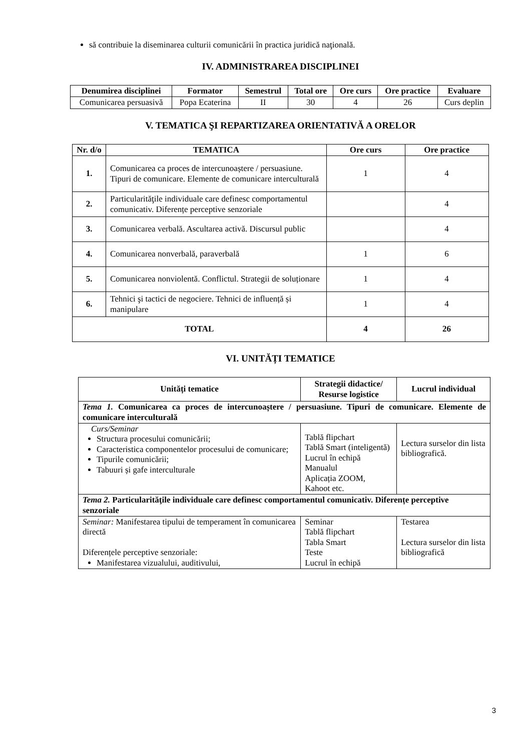să contribuie la diseminarea culturii comunicării în practica juridică naţională.
IV. ADMINISTRAREA DISCIPLINEI
| Denumirea disciplinei | Formator | Semestrul | Total ore | Ore curs | Ore practice | Evaluare |
| --- | --- | --- | --- | --- | --- | --- |
| Comunicarea persuasivă | Popa Ecaterina | II | 30 | 4 | 26 | Curs deplin |
V. TEMATICA ŞI REPARTIZAREA ORIENTATIVĂ A ORELOR
| Nr. d/o | TEMATICA | Ore curs | Ore practice |
| --- | --- | --- | --- |
| 1. | Comunicarea ca proces de intercunoaștere / persuasiune. Tipuri de comunicare. Elemente de comunicare interculturală | 1 | 4 |
| 2. | Particularităţile individuale care definesc comportamentul comunicativ. Diferențe perceptive senzoriale | | 4 |
| 3. | Comunicarea verbală. Ascultarea activă. Discursul public | | 4 |
| 4. | Comunicarea nonverbală, paraverbală | 1 | 6 |
| 5. | Comunicarea nonviolentă. Conflictul. Strategii de soluționare | 1 | 4 |
| 6. | Tehnici şi tactici de negociere. Tehnici de influență și manipulare | 1 | 4 |
| TOTAL | | 4 | 26 |
VI. UNITĂȚI TEMATICE
| Unități tematice | Strategii didactice/ Resurse logistice | Lucrul individual |
| --- | --- | --- |
| Tema 1. Comunicarea ca proces de intercunoaștere / persuasiune. Tipuri de comunicare. Elemente de comunicare interculturală | | |
| Curs/Seminar Structura procesului comunicării; Caracteristica componentelor procesului de comunicare; Tipurile comunicării; Tabuuri și gafe interculturale | Tablă flipchart Tablă Smart (inteligentă) Lucrul în echipă Manualul Aplicația ZOOM, Kahoot etc. | Lectura surselor din lista bibliografică. |
| Tema 2. Particularităţile individuale care definesc comportamentul comunicativ. Diferențe perceptive senzoriale | | |
| Seminar: Manifestarea tipului de temperament în comunicarea directă Diferențele perceptive senzoriale: Manifestarea vizualului, auditivului, | Seminar Tablă flipchart Tabla Smart Teste Lucrul în echipă | Testarea Lectura surselor din lista bibliografică |
3